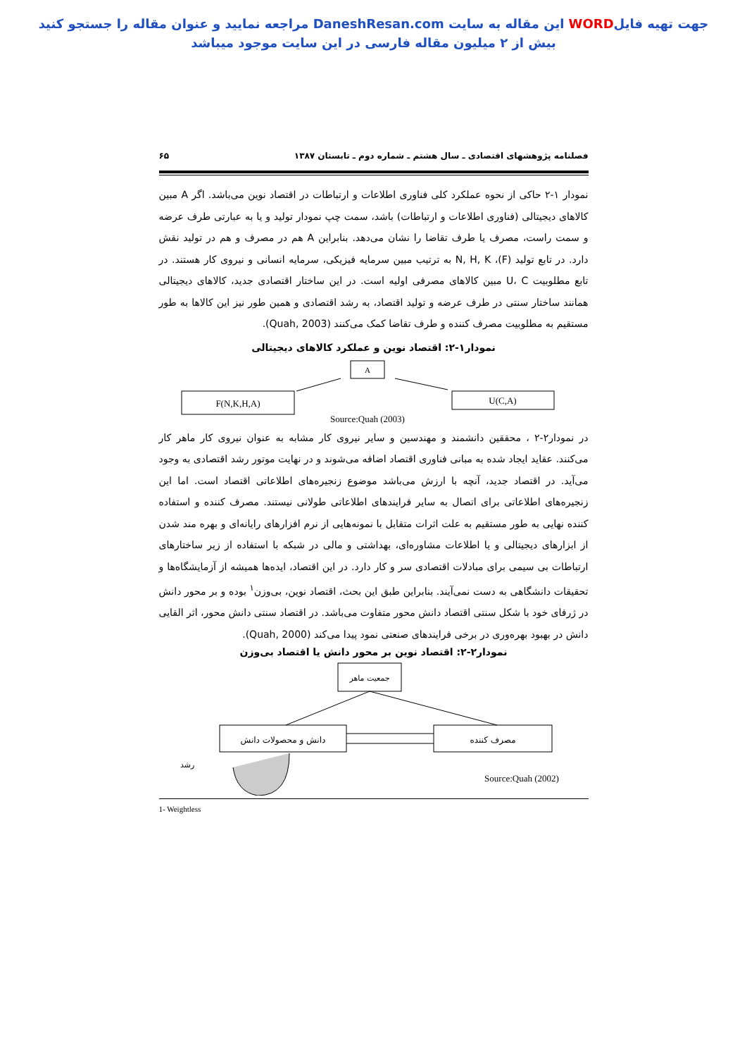جهت تهیه فایلWORD این مقاله به سایت DaneshResan.com مراجعه نمایید و عنوان مقاله را جستجو کنید
بیش از ۲ میلیون مقاله فارسی در این سایت موجود میباشد
فصلنامه پژوهشهای اقتصادی ـ سال هشتم ـ شماره دوم ـ تابستان ۱۳۸۷ ۶۵
نمودار ۱-۲ حاکی از نحوه عملکرد کلی فناوری اطلاعات و ارتباطات در اقتصاد نوین می‌باشد. اگر A مبین کالاهای دیجیتالی (فناوری اطلاعات و ارتباطات) باشد، سمت چپ نمودار تولید و یا به عبارتی طرف عرضه و سمت راست، مصرف یا طرف تقاضا را نشان می‌دهد. بنابراین A هم در مصرف و هم در تولید نقش دارد. در تابع تولید (F)، N, H, K به ترتیب مبین سرمایه فیزیکی، سرمایه انسانی و نیروی کار هستند. در تابع مطلوبیت U، C مبین کالاهای مصرفی اولیه است. در این ساختار اقتصادی جدید، کالاهای دیجیتالی همانند ساختار سنتی در طرف عرضه و تولید اقتصاد، به رشد اقتصادی و همین طور نیز این کالاها به طور مستقیم به مطلوبیت مصرف کننده و طرف تقاضا کمک می‌کنند (Quah, 2003).
نمودار۱-۲: اقتصاد نوین و عملکرد کالاهای دیجیتالی
A
F(N,K,H,A)
U(C,A)
Source:Quah (2003)
در نمودار۲-۲ ، محققین دانشمند و مهندسین و سایر نیروی کار مشابه به عنوان نیروی کار ماهر کار می‌کنند. عقاید ایجاد شده به مبانی فناوری اقتصاد اضافه می‌شوند و در نهایت موتور رشد اقتصادی به وجود می‌آید. در اقتصاد جدید، آنچه با ارزش می‌باشد موضوع زنجیره‌های اطلاعاتی اقتصاد است. اما این زنجیره‌های اطلاعاتی برای اتصال به سایر فرایندهای اطلاعاتی طولانی نیستند. مصرف کننده و استفاده کننده نهایی به طور مستقیم به علت اثرات متقابل با نمونه‌هایی از نرم افزارهای رایانه‌ای و بهره مند شدن از ابزارهای دیجیتالی و یا اطلاعات مشاوره‌ای، بهداشتی و مالی در شبکه با استفاده از زیر ساختارهای ارتباطات بی سیمی برای مبادلات اقتصادی سر و کار دارد. در این اقتصاد، ایده‌ها همیشه از آزمایشگاه‌ها و تحقیقات دانشگاهی به دست نمی‌آیند. بنابراین طبق این بحث، اقتصاد نوین، بی‌وزن<sup>۱</sup> بوده و بر محور دانش در ژرفای خود با شکل سنتی اقتصاد دانش محور متفاوت می‌باشد. در اقتصاد سنتی دانش محور، اثر القایی دانش در بهبود بهره‌وری در برخی فرایندهای صنعتی نمود پیدا می‌کند (Quah, 2000).
نمودار۲-۲: اقتصاد نوین بر محور دانش یا اقتصاد بی‌وزن
جمعیت ماهر
دانش و محصولات دانش
مصرف کننده
رشد
Source:Quah (2002)
1- Weightless